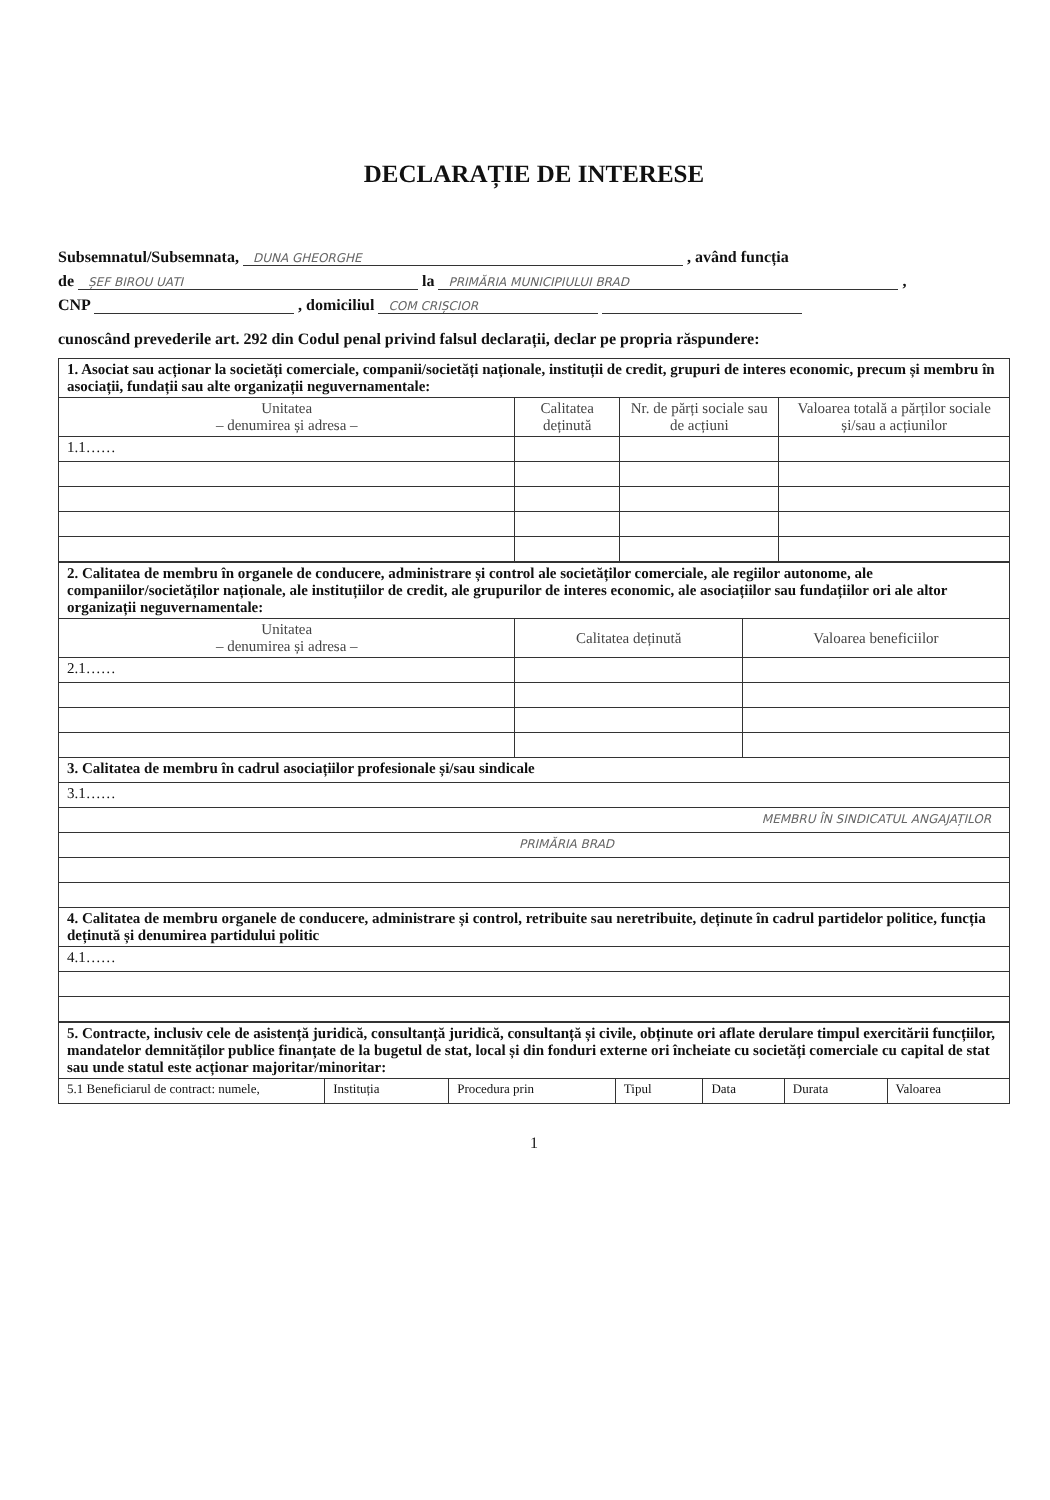DECLARAȚIE DE INTERESE
Subsemnatul/Subsemnata, DUNA GHEORGHE , având funcția
de ȘEF BIROU UATI la PRIMĂRIA MUNICIPIULUI BRAD ,
CNP , domiciliul COM CRIȘCIOR
cunoscând prevederile art. 292 din Codul penal privind falsul declarații, declar pe propria răspundere:
| 1. Asociat sau acționar la societăți comerciale, companii/societăți naționale, instituții de credit, grupuri de interes economic, precum și membru în asociații, fundații sau alte organizații neguvernamentale: | | | |
| Unitatea – denumirea și adresa – | Calitatea deținută | Nr. de părți sociale sau de acțiuni | Valoarea totală a părților sociale și/sau a acțiunilor |
| 1.1…… | | | |
| 2. Calitatea de membru în organele de conducere, administrare și control ale societăților comerciale, ale regiilor autonome, ale companiilor/societăților naționale, ale instituțiilor de credit, ale grupurilor de interes economic, ale asociațiilor sau fundațiilor ori ale altor organizații neguvernamentale: | | |
| Unitatea – denumirea și adresa – | Calitatea deținută | Valoarea beneficiilor |
| 2.1…… | | |
| 3. Calitatea de membru în cadrul asociațiilor profesionale și/sau sindicale | | |
| 3.1…… | | |
| MEMBRU ÎN SINDICATUL ANGAJAȚILOR | | |
| PRIMĂRIA BRAD | | |
| 4. Calitatea de membru organele de conducere, administrare și control, retribuite sau neretribuite, deținute în cadrul partidelor politice, funcția deținută și denumirea partidului politic | | |
| 4.1…… | | |
| 5. Contracte, inclusiv cele de asistență juridică, consultanță juridică, consultanță și civile, obținute ori aflate derulare timpul exercitării funcțiilor, mandatelor demnităților publice finanțate de la bugetul de stat, local și din fonduri externe ori încheiate cu societăți comerciale cu capital de stat sau unde statul este acționar majoritar/minoritar: | | | | | | |
| 5.1 Beneficiarul de contract: numele, | Instituția | Procedura prin | Tipul | Data | Durata | Valoarea |
1